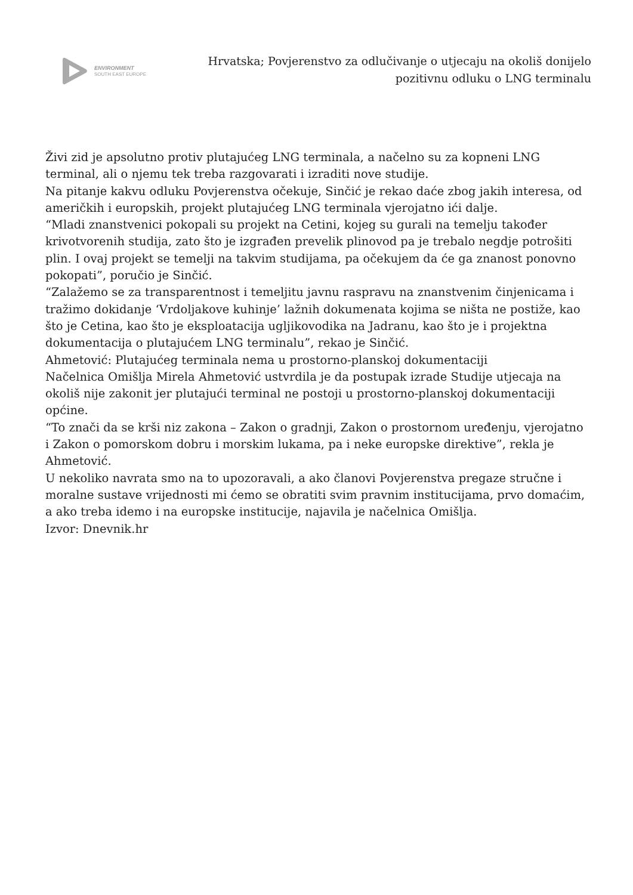ENVIRONMENT
SOUTH EAST EUROPE
Hrvatska; Povjerenstvo za odlučivanje o utjecaju na okoliš donijelo pozitivnu odluku o LNG terminalu
Živi zid je apsolutno protiv plutajućeg LNG terminala, a načelno su za kopneni LNG terminal, ali o njemu tek treba razgovarati i izraditi nove studije.
Na pitanje kakvu odluku Povjerenstva očekuje, Sinčić je rekao daće zbog jakih interesa, od američkih i europskih, projekt plutajućeg LNG terminala vjerojatno ići dalje.
“Mladi znanstvenici pokopali su projekt na Cetini, kojeg su gurali na temelju također krivotvorenih studija, zato što je izgrađen prevelik plinovod pa je trebalo negdje potrošiti plin. I ovaj projekt se temelji na takvim studijama, pa očekujem da će ga znanost ponovno pokopati”, poručio je Sinčić.
“Zalažemo se za transparentnost i temeljitu javnu raspravu na znanstvenim činjenicama i tražimo dokidanje ‘Vrdoljakove kuhinje’ lažnih dokumenata kojima se ništa ne postiže, kao što je Cetina, kao što je eksploatacija ugljikovodika na Jadranu, kao što je i projektna dokumentacija o plutajućem LNG terminalu”, rekao je Sinčić.
Ahmetović: Plutajućeg terminala nema u prostorno-planskoj dokumentaciji
Načelnica Omišlja Mirela Ahmetović ustvrdila je da postupak izrade Studije utjecaja na okoliš nije zakonit jer plutajući terminal ne postoji u prostorno-planskoj dokumentaciji općine.
“To znači da se krši niz zakona – Zakon o gradnji, Zakon o prostornom uređenju, vjerojatno i Zakon o pomorskom dobru i morskim lukama, pa i neke europske direktive”, rekla je Ahmetović.
U nekoliko navrata smo na to upozoravali, a ako članovi Povjerenstva pregaze stručne i moralne sustave vrijednosti mi ćemo se obratiti svim pravnim institucijama, prvo domaćim, a ako treba idemo i na europske institucije, najavila je načelnica Omišlja.
Izvor: Dnevnik.hr